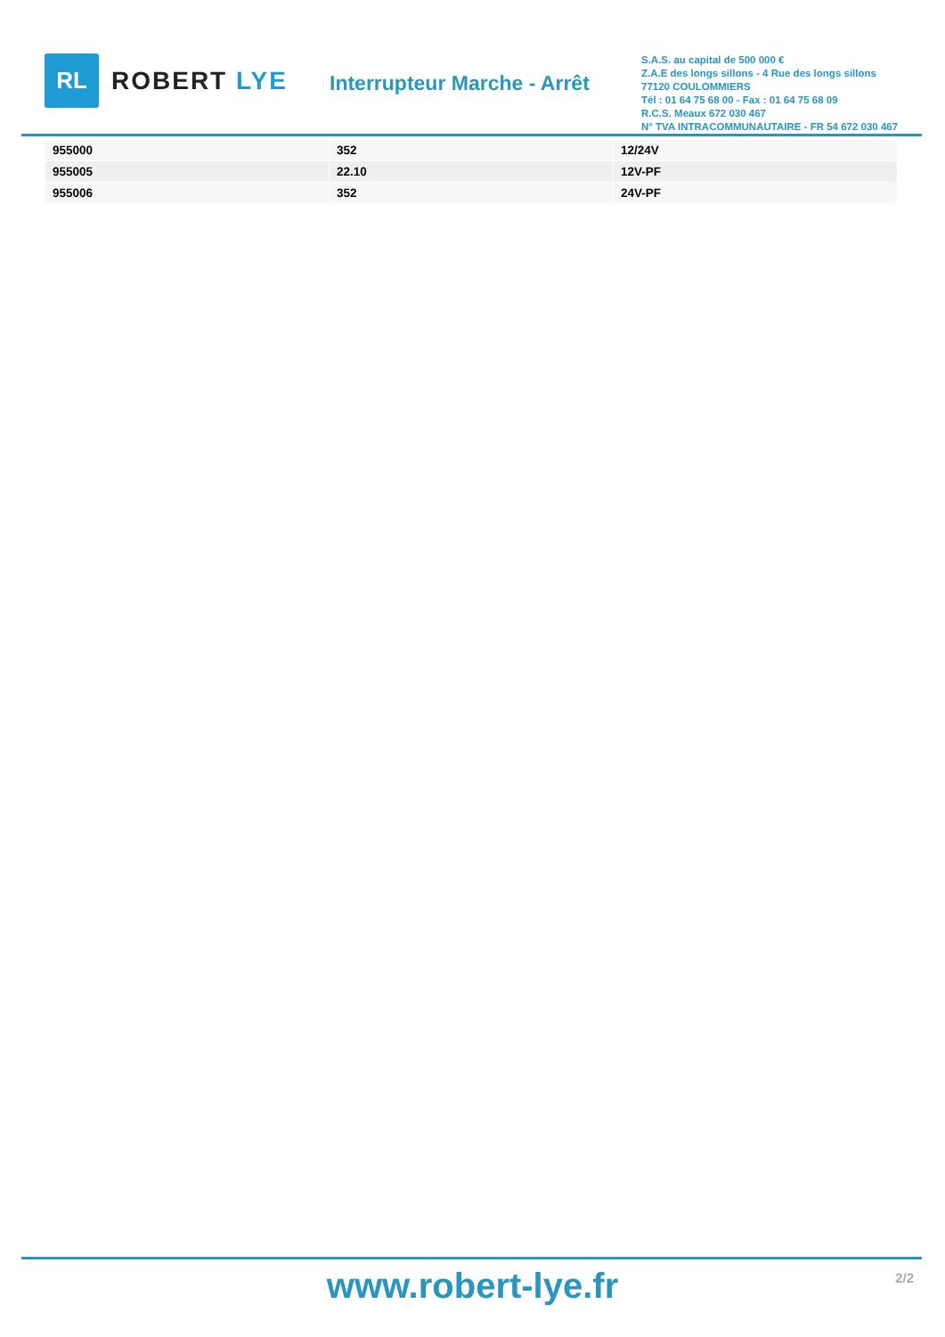RL
ROBERT LYE
Interrupteur Marche - Arrêt
S.A.S. au capital de 500 000 €
Z.A.E des longs sillons - 4 Rue des longs sillons
77120 COULOMMIERS
Tél : 01 64 75 68 00 - Fax : 01 64 75 68 09
R.C.S. Meaux 672 030 467
N° TVA INTRACOMMUNAUTAIRE - FR 54 672 030 467
| 955000 | 352 | 12/24V |
| 955005 | 22.10 | 12V-PF |
| 955006 | 352 | 24V-PF |
www.robert-lye.fr 2/2